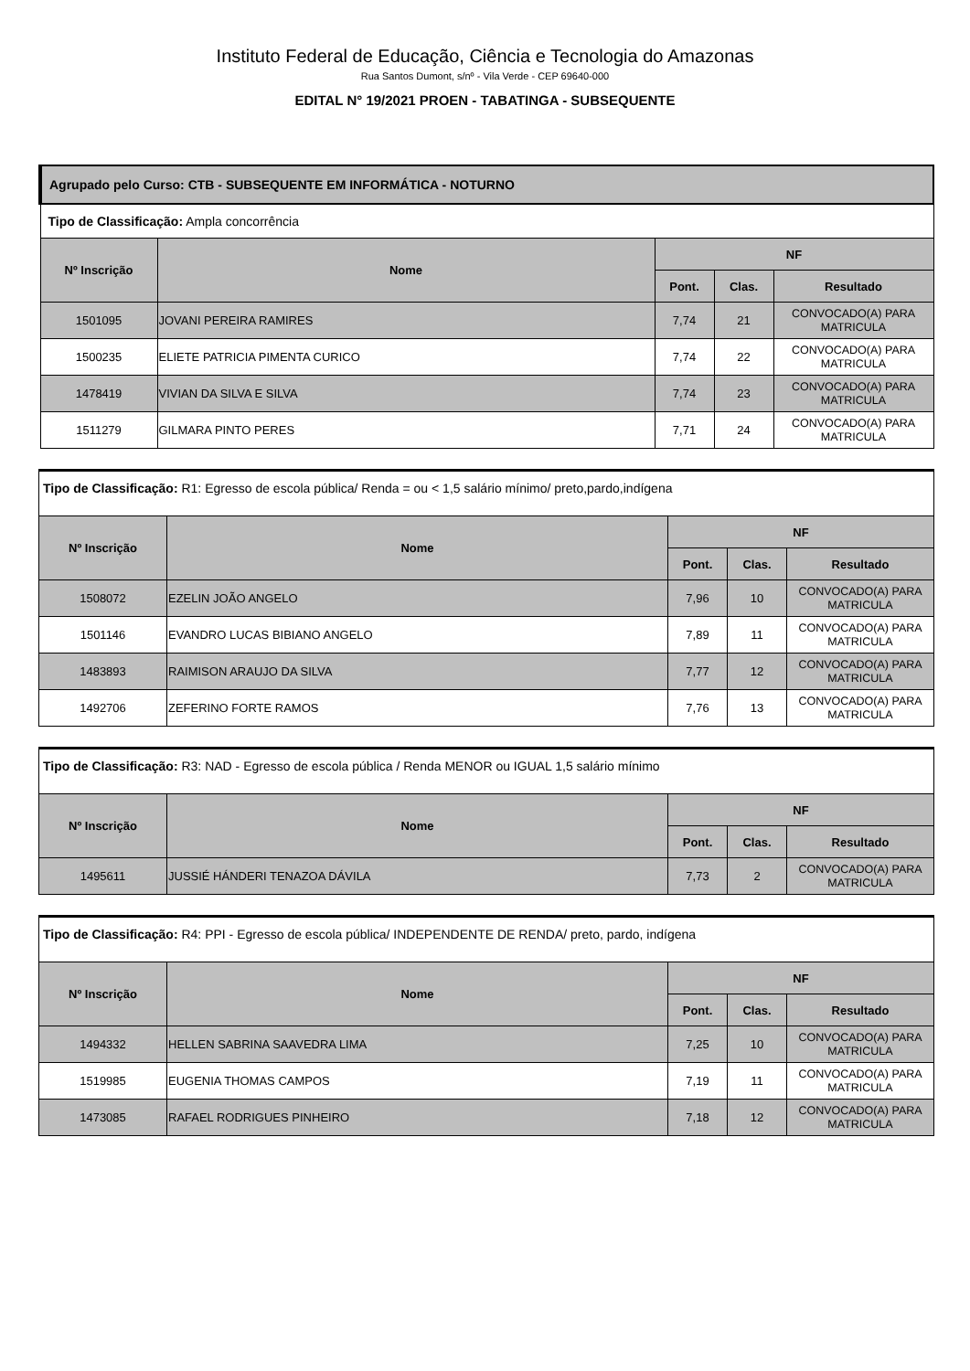Instituto Federal de Educação, Ciência e Tecnologia do Amazonas
Rua Santos Dumont, s/nº - Vila Verde - CEP 69640-000
EDITAL N° 19/2021 PROEN - TABATINGA - SUBSEQUENTE
| Agrupado pelo Curso: CTB - SUBSEQUENTE EM INFORMÁTICA - NOTURNO | | | | |
| Tipo de Classificação: Ampla concorrência | | | | |
| Nº Inscrição | Nome | NF | | |
| | | Pont. | Clas. | Resultado |
| 1501095 | JOVANI PEREIRA RAMIRES | 7,74 | 21 | CONVOCADO(A) PARA MATRICULA |
| 1500235 | ELIETE PATRICIA PIMENTA CURICO | 7,74 | 22 | CONVOCADO(A) PARA MATRICULA |
| 1478419 | VIVIAN DA SILVA E SILVA | 7,74 | 23 | CONVOCADO(A) PARA MATRICULA |
| 1511279 | GILMARA PINTO PERES | 7,71 | 24 | CONVOCADO(A) PARA MATRICULA |
| Tipo de Classificação: R1: Egresso de escola pública/ Renda = ou < 1,5 salário mínimo/ preto,pardo,indígena | | | | |
| Nº Inscrição | Nome | NF | | |
| | | Pont. | Clas. | Resultado |
| 1508072 | EZELIN JOÃO ANGELO | 7,96 | 10 | CONVOCADO(A) PARA MATRICULA |
| 1501146 | EVANDRO LUCAS BIBIANO ANGELO | 7,89 | 11 | CONVOCADO(A) PARA MATRICULA |
| 1483893 | RAIMISON ARAUJO DA SILVA | 7,77 | 12 | CONVOCADO(A) PARA MATRICULA |
| 1492706 | ZEFERINO FORTE RAMOS | 7,76 | 13 | CONVOCADO(A) PARA MATRICULA |
| Tipo de Classificação: R3: NAD - Egresso de escola pública / Renda MENOR ou IGUAL 1,5 salário mínimo | | | | |
| Nº Inscrição | Nome | NF | | |
| | | Pont. | Clas. | Resultado |
| 1495611 | JUSSIÉ HÁNDERI TENAZOA DÁVILA | 7,73 | 2 | CONVOCADO(A) PARA MATRICULA |
| Tipo de Classificação: R4: PPI - Egresso de escola pública/ INDEPENDENTE DE RENDA/ preto, pardo, indígena | | | | |
| Nº Inscrição | Nome | NF | | |
| | | Pont. | Clas. | Resultado |
| 1494332 | HELLEN SABRINA SAAVEDRA LIMA | 7,25 | 10 | CONVOCADO(A) PARA MATRICULA |
| 1519985 | EUGENIA THOMAS CAMPOS | 7,19 | 11 | CONVOCADO(A) PARA MATRICULA |
| 1473085 | RAFAEL RODRIGUES PINHEIRO | 7,18 | 12 | CONVOCADO(A) PARA MATRICULA |